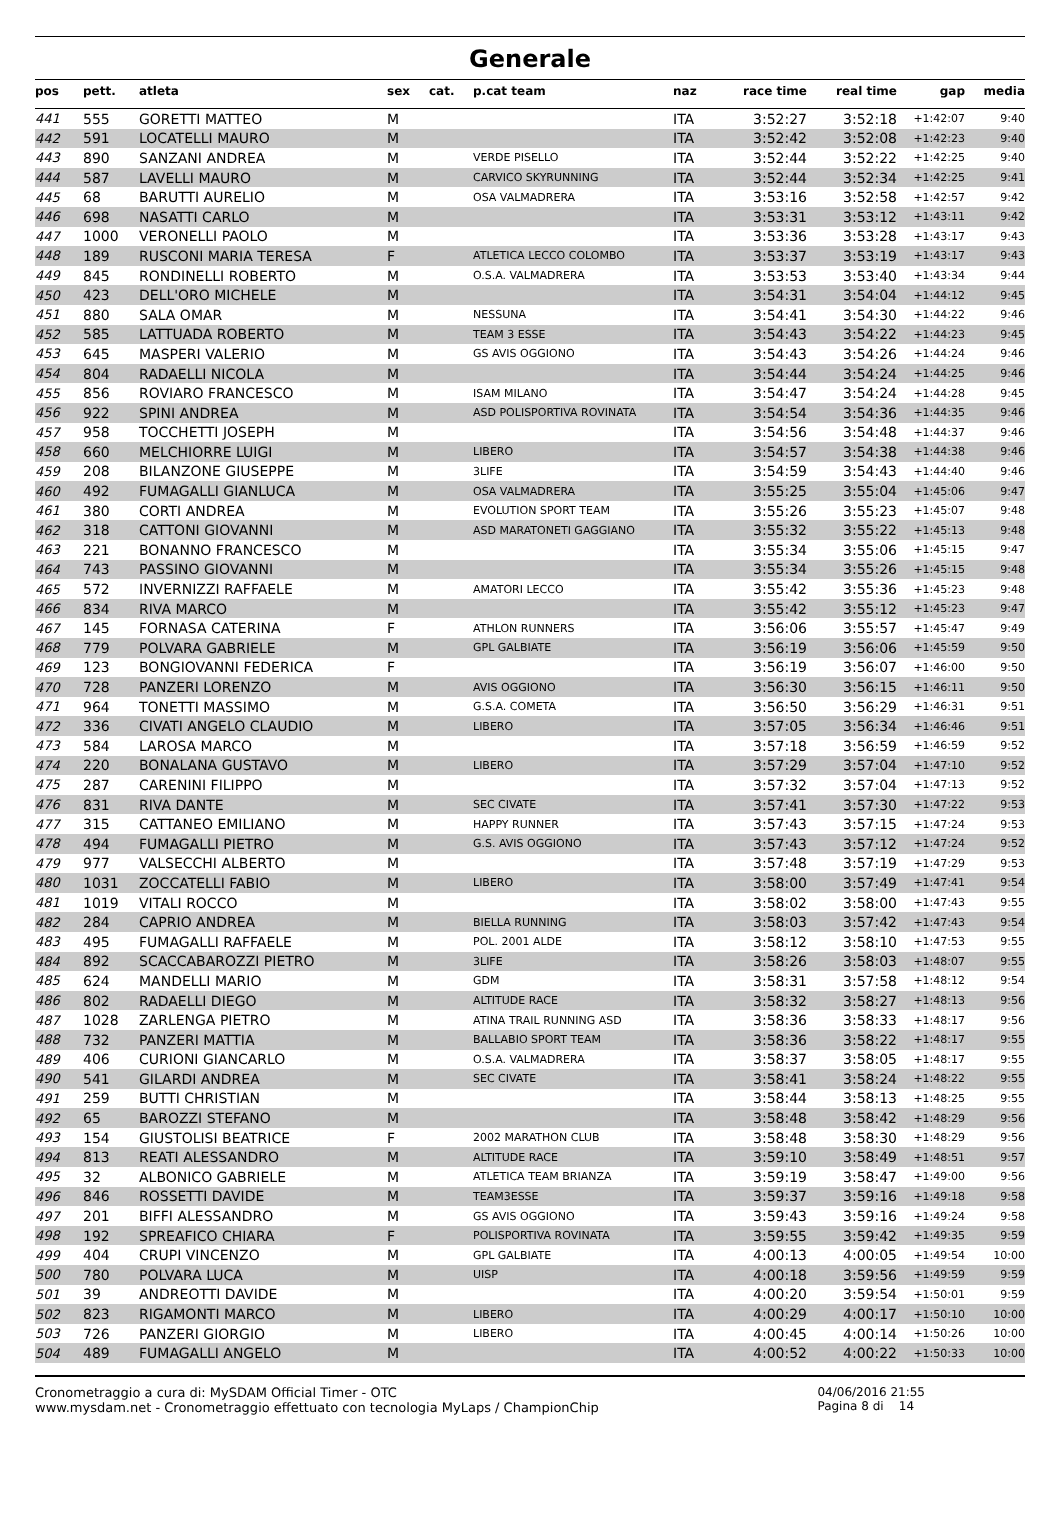Generale
| pos | pett. | atleta | sex | cat. | p.cat team | naz | race time | real time | gap | media |
| --- | --- | --- | --- | --- | --- | --- | --- | --- | --- | --- |
| 441 | 555 | GORETTI MATTEO | M | | | ITA | 3:52:27 | 3:52:18 | +1:42:07 | 9:40 |
| 442 | 591 | LOCATELLI MAURO | M | | | ITA | 3:52:42 | 3:52:08 | +1:42:23 | 9:40 |
| 443 | 890 | SANZANI ANDREA | M | | VERDE PISELLO | ITA | 3:52:44 | 3:52:22 | +1:42:25 | 9:40 |
| 444 | 587 | LAVELLI MAURO | M | | CARVICO SKYRUNNING | ITA | 3:52:44 | 3:52:34 | +1:42:25 | 9:41 |
| 445 | 68 | BARUTTI AURELIO | M | | OSA VALMADRERA | ITA | 3:53:16 | 3:52:58 | +1:42:57 | 9:42 |
| 446 | 698 | NASATTI CARLO | M | | | ITA | 3:53:31 | 3:53:12 | +1:43:11 | 9:42 |
| 447 | 1000 | VERONELLI PAOLO | M | | | ITA | 3:53:36 | 3:53:28 | +1:43:17 | 9:43 |
| 448 | 189 | RUSCONI MARIA TERESA | F | | ATLETICA LECCO COLOMBO | ITA | 3:53:37 | 3:53:19 | +1:43:17 | 9:43 |
| 449 | 845 | RONDINELLI ROBERTO | M | | O.S.A. VALMADRERA | ITA | 3:53:53 | 3:53:40 | +1:43:34 | 9:44 |
| 450 | 423 | DELL'ORO MICHELE | M | | | ITA | 3:54:31 | 3:54:04 | +1:44:12 | 9:45 |
| 451 | 880 | SALA OMAR | M | | NESSUNA | ITA | 3:54:41 | 3:54:30 | +1:44:22 | 9:46 |
| 452 | 585 | LATTUADA ROBERTO | M | | TEAM 3 ESSE | ITA | 3:54:43 | 3:54:22 | +1:44:23 | 9:45 |
| 453 | 645 | MASPERI VALERIO | M | | GS AVIS OGGIONO | ITA | 3:54:43 | 3:54:26 | +1:44:24 | 9:46 |
| 454 | 804 | RADAELLI NICOLA | M | | | ITA | 3:54:44 | 3:54:24 | +1:44:25 | 9:46 |
| 455 | 856 | ROVIARO FRANCESCO | M | | ISAM MILANO | ITA | 3:54:47 | 3:54:24 | +1:44:28 | 9:45 |
| 456 | 922 | SPINI ANDREA | M | | ASD POLISPORTIVA ROVINATA | ITA | 3:54:54 | 3:54:36 | +1:44:35 | 9:46 |
| 457 | 958 | TOCCHETTI JOSEPH | M | | | ITA | 3:54:56 | 3:54:48 | +1:44:37 | 9:46 |
| 458 | 660 | MELCHIORRE LUIGI | M | | LIBERO | ITA | 3:54:57 | 3:54:38 | +1:44:38 | 9:46 |
| 459 | 208 | BILANZONE GIUSEPPE | M | | 3LIFE | ITA | 3:54:59 | 3:54:43 | +1:44:40 | 9:46 |
| 460 | 492 | FUMAGALLI GIANLUCA | M | | OSA VALMADRERA | ITA | 3:55:25 | 3:55:04 | +1:45:06 | 9:47 |
| 461 | 380 | CORTI ANDREA | M | | EVOLUTION SPORT TEAM | ITA | 3:55:26 | 3:55:23 | +1:45:07 | 9:48 |
| 462 | 318 | CATTONI GIOVANNI | M | | ASD MARATONETI GAGGIANO | ITA | 3:55:32 | 3:55:22 | +1:45:13 | 9:48 |
| 463 | 221 | BONANNO FRANCESCO | M | | | ITA | 3:55:34 | 3:55:06 | +1:45:15 | 9:47 |
| 464 | 743 | PASSINO GIOVANNI | M | | | ITA | 3:55:34 | 3:55:26 | +1:45:15 | 9:48 |
| 465 | 572 | INVERNIZZI RAFFAELE | M | | AMATORI LECCO | ITA | 3:55:42 | 3:55:36 | +1:45:23 | 9:48 |
| 466 | 834 | RIVA MARCO | M | | | ITA | 3:55:42 | 3:55:12 | +1:45:23 | 9:47 |
| 467 | 145 | FORNASA CATERINA | F | | ATHLON RUNNERS | ITA | 3:56:06 | 3:55:57 | +1:45:47 | 9:49 |
| 468 | 779 | POLVARA GABRIELE | M | | GPL GALBIATE | ITA | 3:56:19 | 3:56:06 | +1:45:59 | 9:50 |
| 469 | 123 | BONGIOVANNI FEDERICA | F | | | ITA | 3:56:19 | 3:56:07 | +1:46:00 | 9:50 |
| 470 | 728 | PANZERI LORENZO | M | | AVIS OGGIONO | ITA | 3:56:30 | 3:56:15 | +1:46:11 | 9:50 |
| 471 | 964 | TONETTI MASSIMO | M | | G.S.A. COMETA | ITA | 3:56:50 | 3:56:29 | +1:46:31 | 9:51 |
| 472 | 336 | CIVATI ANGELO CLAUDIO | M | | LIBERO | ITA | 3:57:05 | 3:56:34 | +1:46:46 | 9:51 |
| 473 | 584 | LAROSA MARCO | M | | | ITA | 3:57:18 | 3:56:59 | +1:46:59 | 9:52 |
| 474 | 220 | BONALANA GUSTAVO | M | | LIBERO | ITA | 3:57:29 | 3:57:04 | +1:47:10 | 9:52 |
| 475 | 287 | CARENINI FILIPPO | M | | | ITA | 3:57:32 | 3:57:04 | +1:47:13 | 9:52 |
| 476 | 831 | RIVA DANTE | M | | SEC CIVATE | ITA | 3:57:41 | 3:57:30 | +1:47:22 | 9:53 |
| 477 | 315 | CATTANEO EMILIANO | M | | HAPPY RUNNER | ITA | 3:57:43 | 3:57:15 | +1:47:24 | 9:53 |
| 478 | 494 | FUMAGALLI PIETRO | M | | G.S. AVIS OGGIONO | ITA | 3:57:43 | 3:57:12 | +1:47:24 | 9:52 |
| 479 | 977 | VALSECCHI ALBERTO | M | | | ITA | 3:57:48 | 3:57:19 | +1:47:29 | 9:53 |
| 480 | 1031 | ZOCCATELLI FABIO | M | | LIBERO | ITA | 3:58:00 | 3:57:49 | +1:47:41 | 9:54 |
| 481 | 1019 | VITALI ROCCO | M | | | ITA | 3:58:02 | 3:58:00 | +1:47:43 | 9:55 |
| 482 | 284 | CAPRIO ANDREA | M | | BIELLA RUNNING | ITA | 3:58:03 | 3:57:42 | +1:47:43 | 9:54 |
| 483 | 495 | FUMAGALLI RAFFAELE | M | | POL. 2001 ALDE | ITA | 3:58:12 | 3:58:10 | +1:47:53 | 9:55 |
| 484 | 892 | SCACCABAROZZI PIETRO | M | | 3LIFE | ITA | 3:58:26 | 3:58:03 | +1:48:07 | 9:55 |
| 485 | 624 | MANDELLI MARIO | M | | GDM | ITA | 3:58:31 | 3:57:58 | +1:48:12 | 9:54 |
| 486 | 802 | RADAELLI DIEGO | M | | ALTITUDE RACE | ITA | 3:58:32 | 3:58:27 | +1:48:13 | 9:56 |
| 487 | 1028 | ZARLENGA PIETRO | M | | ATINA TRAIL RUNNING ASD | ITA | 3:58:36 | 3:58:33 | +1:48:17 | 9:56 |
| 488 | 732 | PANZERI MATTIA | M | | BALLABIO SPORT TEAM | ITA | 3:58:36 | 3:58:22 | +1:48:17 | 9:55 |
| 489 | 406 | CURIONI GIANCARLO | M | | O.S.A. VALMADRERA | ITA | 3:58:37 | 3:58:05 | +1:48:17 | 9:55 |
| 490 | 541 | GILARDI ANDREA | M | | SEC CIVATE | ITA | 3:58:41 | 3:58:24 | +1:48:22 | 9:55 |
| 491 | 259 | BUTTI CHRISTIAN | M | | | ITA | 3:58:44 | 3:58:13 | +1:48:25 | 9:55 |
| 492 | 65 | BAROZZI STEFANO | M | | | ITA | 3:58:48 | 3:58:42 | +1:48:29 | 9:56 |
| 493 | 154 | GIUSTOLISI BEATRICE | F | | 2002 MARATHON CLUB | ITA | 3:58:48 | 3:58:30 | +1:48:29 | 9:56 |
| 494 | 813 | REATI ALESSANDRO | M | | ALTITUDE RACE | ITA | 3:59:10 | 3:58:49 | +1:48:51 | 9:57 |
| 495 | 32 | ALBONICO GABRIELE | M | | ATLETICA TEAM BRIANZA | ITA | 3:59:19 | 3:58:47 | +1:49:00 | 9:56 |
| 496 | 846 | ROSSETTI DAVIDE | M | | TEAM3ESSE | ITA | 3:59:37 | 3:59:16 | +1:49:18 | 9:58 |
| 497 | 201 | BIFFI ALESSANDRO | M | | GS AVIS OGGIONO | ITA | 3:59:43 | 3:59:16 | +1:49:24 | 9:58 |
| 498 | 192 | SPREAFICO CHIARA | F | | POLISPORTIVA ROVINATA | ITA | 3:59:55 | 3:59:42 | +1:49:35 | 9:59 |
| 499 | 404 | CRUPI VINCENZO | M | | GPL GALBIATE | ITA | 4:00:13 | 4:00:05 | +1:49:54 | 10:00 |
| 500 | 780 | POLVARA LUCA | M | | UISP | ITA | 4:00:18 | 3:59:56 | +1:49:59 | 9:59 |
| 501 | 39 | ANDREOTTI DAVIDE | M | | | ITA | 4:00:20 | 3:59:54 | +1:50:01 | 9:59 |
| 502 | 823 | RIGAMONTI MARCO | M | | LIBERO | ITA | 4:00:29 | 4:00:17 | +1:50:10 | 10:00 |
| 503 | 726 | PANZERI GIORGIO | M | | LIBERO | ITA | 4:00:45 | 4:00:14 | +1:50:26 | 10:00 |
| 504 | 489 | FUMAGALLI ANGELO | M | | | ITA | 4:00:52 | 4:00:22 | +1:50:33 | 10:00 |
Cronometraggio a cura di: MySDAM Official Timer - OTC
www.mysdam.net - Cronometraggio effettuato con tecnologia MyLaps / ChampionChip
04/06/2016 21:55
Pagina 8 di 14